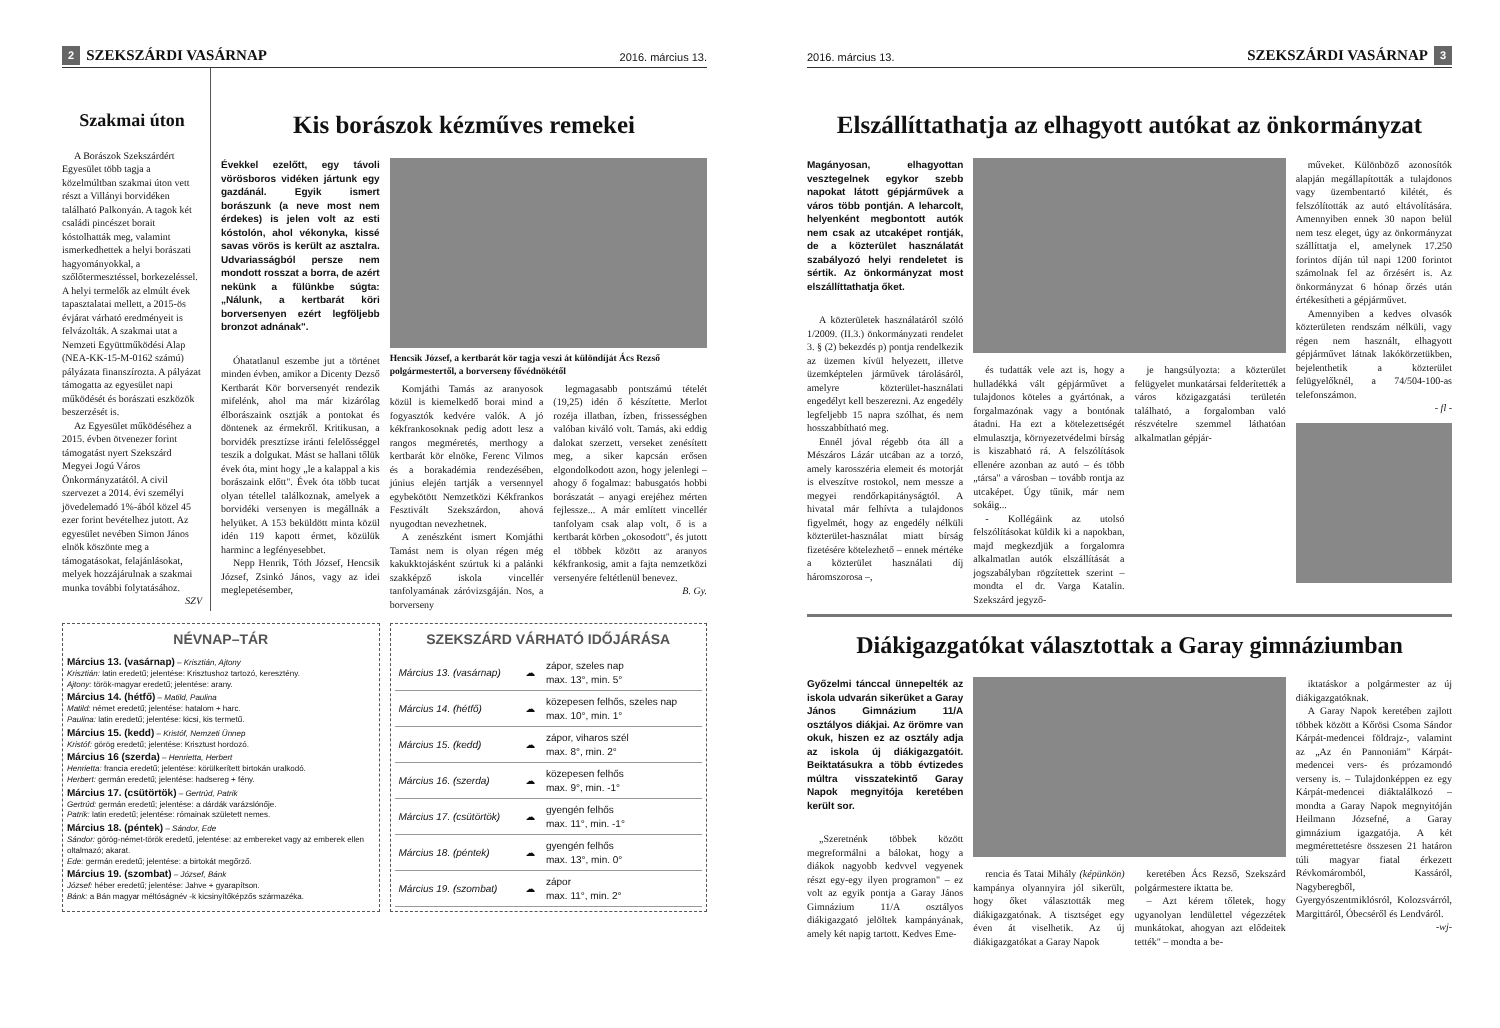2 SZEKSZÁRDI VASÁRNAP 2016. március 13.
Szakmai úton
A Borászok Szekszárdért Egyesület több tagja a közelmúltban szakmai úton vett részt a Villányi borvidéken található Palkonyán. A tagok két családi pincészet borait kóstolhatták meg, valamint ismerkedhettek a helyi borászati hagyományokkal, a szőlőtermesztéssel, borkezeléssel. A helyi termelők az elmúlt évek tapasztalatai mellett, a 2015-ös évjárat várható eredményeit is felvázolták. A szakmai utat a Nemzeti Együttműködési Alap (NEA-KK-15-M-0162 számú) pályázata finanszírozta. A pályázat támogatta az egyesület napi működését és borászati eszközök beszerzését is.
Az Egyesület működéséhez a 2015. évben ötvenezer forint támogatást nyert Szekszárd Megyei Jogú Város Önkormányzatától. A civil szervezet a 2014. évi személyi jövedelemadó 1%-ából közel 45 ezer forint bevételhez jutott. Az egyesület nevében Simon János elnök köszönte meg a támogatásokat, felajánlásokat, melyek hozzájárulnak a szakmai munka további folytatásához.
SZV
Kis borászok kézműves remekei
Évekkel ezelőtt, egy távoli vörösboros vidéken jártunk egy gazdánál. Egyik ismert borászunk (a neve most nem érdekes) is jelen volt az esti kóstolón, ahol vékonyka, kissé savas vörös is került az asztalra. Udvariasságból persze nem mondott rosszat a borra, de azért nekünk a fülünkbe súgta: „Nálunk, a kertbarát köri borversenyen ezért legföljebb bronzot adnának".
Óhatatlanul eszembe jut a történet minden évben, amikor a Dicenty Dezső Kertbarát Kör borversenyét rendezik mifelénk, ahol ma már kizárólag élborászaink osztják a pontokat és döntenek az érmekről. Kritikusan, a borvidék presztízse iránti felelősséggel teszik a dolgukat. Mást se hallani tőlük évek óta, mint hogy „le a kalappal a kis borászaink előtt". Évek óta több tucat olyan tétellel találkoznak, amelyek a borvidéki versenyen is megállnák a helyüket. A 153 beküldött minta közül idén 119 kapott érmet, közülük harminc a legfényesebbet.
Nepp Henrik, Tóth József, Hencsik József, Zsinkó János, vagy az idei meglepetésember,
Hencsik József, a kertbarát kör tagja veszi át különdíját Ács Rezső polgármestertől, a borverseny fővédnökétől
Komjáthi Tamás az aranyosok közül is kiemelkedő borai mind a fogyasztók kedvére valók. A jó kékfrankosoknak pedig adott lesz a rangos megméretés, merthogy a kertbarát kör elnöke, Ferenc Vilmos és a borakadémia rendezésében, június elején tartják a versennyel egybekötött Nemzetközi Kékfrankos Fesztivált Szekszárdon, ahová nyugodtan nevezhetnek.
A zenészként ismert Komjáthi Tamást nem is olyan régen még kakukktojásként szúrtuk ki a palánki szakképző iskola vincellér tanfolyamának záróvizsgáján. Nos, a borverseny
legmagasabb pontszámú tételét (19,25) idén ő készítette. Merlot rozéja illatban, ízben, frissességben valóban kiváló volt. Tamás, aki eddig dalokat szerzett, verseket zenésített meg, a siker kapcsán erősen elgondolkodott azon, hogy jelenlegi – ahogy ő fogalmaz: babusgatós hobbi borászatát – anyagi erejéhez mérten fejlessze... A már említett vincellér tanfolyam csak alap volt, ő is a kertbarát körben „okosodott", és jutott el többek között az aranyos kékfrankosig, amit a fajta nemzetközi versenyére feltétlenül benevez.
B. Gy.
NÉVNAP–TÁR
Március 13. (vasárnap) – Krisztián, Ajtony
Krisztián: latin eredetű; jelentése: Krisztushoz tartozó, keresztény.
Ajtony: török-magyar eredetű; jelentése: arany.
Március 14. (hétfő) – Matild, Paulina
Matild: német eredetű; jelentése: hatalom + harc.
Paulina: latin eredetű; jelentése: kicsi, kis termetű.
Március 15. (kedd) – Kristóf, Nemzeti Ünnep
Kristóf: görög eredetű; jelentése: Krisztust hordozó.
Március 16 (szerda) – Henrietta, Herbert
Henrietta: francia eredetű; jelentése: körülkerített birtokán uralkodó.
Herbert: germán eredetű; jelentése: hadsereg + fény.
Március 17. (csütörtök) – Gertrúd, Patrik
Gertrúd: germán eredetű; jelentése: a dárdák varázslónője.
Patrik: latin eredetű; jelentése: rómainak született nemes.
Március 18. (péntek) – Sándor, Ede
Sándor: görög-német-török eredetű, jelentése: az embereket vagy az emberek ellen oltalmazó; akarat.
Ede: germán eredetű; jelentése: a birtokát megőrző.
Március 19. (szombat) – József, Bánk
József: héber eredetű; jelentése: Jahve + gyarapítson.
Bánk: a Bán magyar méltóságnév -k kicsinyítőképzős származéka.
SZEKSZÁRD VÁRHATÓ IDŐJÁRÁSA
| Március 13. (vasárnap) | ☁ | zápor, szeles nap max. 13°, min. 5° |
| Március 14. (hétfő) | ☁ | közepesen felhős, szeles nap max. 10°, min. 1° |
| Március 15. (kedd) | ☁ | zápor, viharos szél max. 8°, min. 2° |
| Március 16. (szerda) | ☁ | közepesen felhős max. 9°, min. -1° |
| Március 17. (csütörtök) | ☁ | gyengén felhős max. 11°, min. -1° |
| Március 18. (péntek) | ☁ | gyengén felhős max. 13°, min. 0° |
| Március 19. (szombat) | ☁ | zápor max. 11°, min. 2° |
2016. március 13. SZEKSZÁRDI VASÁRNAP 3
Elszállíttathatja az elhagyott autókat az önkormányzat
Magányosan, elhagyottan vesztegelnek egykor szebb napokat látott gépjárművek a város több pontján. A leharcolt, helyenként megbontott autók nem csak az utcaképet rontják, de a közterület használatát szabályozó helyi rendeletet is sértik. Az önkormányzat most elszállíttathatja őket.
A közterületek használatáról szóló 1/2009. (II.3.) önkormányzati rendelet 3. § (2) bekezdés p) pontja rendelkezik az üzemen kívül helyezett, illetve üzemképtelen járművek tárolásáról, amelyre közterület-használati engedélyt kell beszerezni. Az engedély legfeljebb 15 napra szólhat, és nem hosszabbítható meg.
Ennél jóval régebb óta áll a Mészáros Lázár utcában az a torzó, amely karosszéria elemeit és motorját is elveszítve rostokol, nem messze a megyei rendőrkapitányságtól. A hivatal már felhívta a tulajdonos figyelmét, hogy az engedély nélküli közterület-használat miatt bírság fizetésére kötelezhető – ennek mértéke a közterület használati díj háromszorosa –,
és tudatták vele azt is, hogy a hulladékká vált gépjárművet a tulajdonos köteles a gyártónak, a forgalmazónak vagy a bontónak átadni. Ha ezt a kötelezettségét elmulasztja, környezetvédelmi bírság is kiszabható rá. A felszólítások ellenére azonban az autó – és több „társa" a városban – tovább rontja az utcaképet. Úgy tűnik, már nem sokáig...
- Kollégáink az utolsó felszólításokat küldik ki a napokban, majd megkezdjük a forgalomra alkalmatlan autók elszállítását a jogszabályban rögzítettek szerint – mondta el dr. Varga Katalin. Szekszárd jegyző-
je hangsúlyozta: a közterület felügyelet munkatársai felderítették a város közigazgatási területén található, a forgalomban való részvételre szemmel láthatóan alkalmatlan gépjár-
műveket. Különböző azonosítók alapján megállapították a tulajdonos vagy üzembentartó kilétét, és felszólították az autó eltávolítására. Amennyiben ennek 30 napon belül nem tesz eleget, úgy az önkormányzat szállíttatja el, amelynek 17.250 forintos díján túl napi 1200 forintot számolnak fel az őrzésért is. Az önkormányzat 6 hónap őrzés után értékesítheti a gépjárművet.
Amennyiben a kedves olvasók közterületen rendszám nélküli, vagy régen nem használt, elhagyott gépjárművet látnak lakókörzetükben, bejelenthetik a közterület felügyelőknél, a 74/504-100-as telefonszámon.
- fl -
Diákigazgatókat választottak a Garay gimnáziumban
Győzelmi tánccal ünnepelték az iskola udvarán sikerüket a Garay János Gimnázium 11/A osztályos diákjai. Az örömre van okuk, hiszen ez az osztály adja az iskola új diákigazgatóit. Beiktatásukra a több évtizedes múltra visszatekintő Garay Napok megnyitója keretében került sor.
„Szeretnénk többek között megreformálni a bálokat, hogy a diákok nagyobb kedvvel vegyenek részt egy-egy ilyen programon" – ez volt az egyik pontja a Garay János Gimnázium 11/A osztályos diákigazgató jelöltek kampányának, amely két napig tartott. Kedves Eme-
rencia és Tatai Mihály (képünkön) kampánya olyannyira jól sikerült, hogy őket választották meg diákigazgatónak. A tisztséget egy éven át viselhetik. Az új diákigazgatókat a Garay Napok
keretében Ács Rezső, Szekszárd polgármestere iktatta be.
– Azt kérem tőletek, hogy ugyanolyan lendülettel végezzétek munkátokat, ahogyan azt elődeitek tették" – mondta a be-
iktatáskor a polgármester az új diákigazgatóknak.
A Garay Napok keretében zajlott többek között a Kőrösi Csoma Sándor Kárpát-medencei földrajz-, valamint az „Az én Pannoniám" Kárpát-medencei vers- és prózamondó verseny is. – Tulajdonképpen ez egy Kárpát-medencei diáktalálkozó – mondta a Garay Napok megnyitóján Heilmann Józsefné, a Garay gimnázium igazgatója. A két megmérettetésre összesen 21 határon túli magyar fiatal érkezett Révkomáromból, Kassáról, Nagyberegből, Gyergyószentmiklósról, Kolozsvárról, Margittáról, Óbecséről és Lendváról.
-wj-